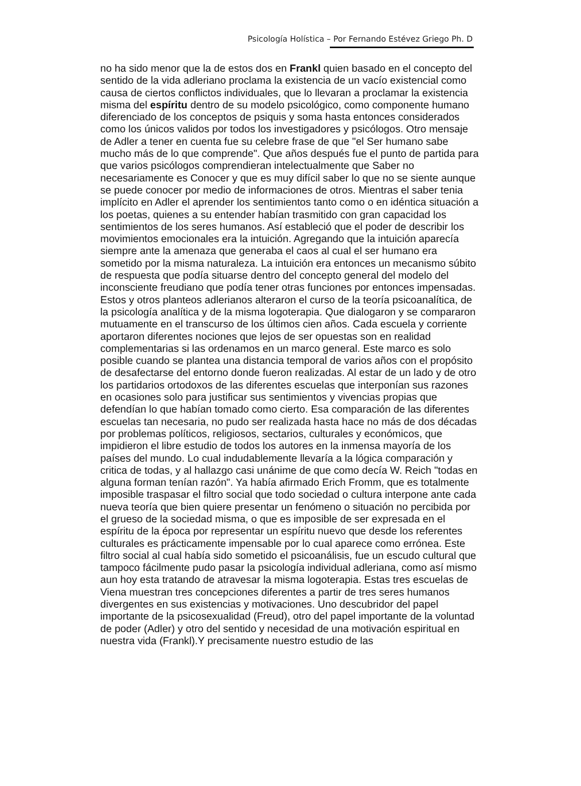Psicología Holística – Por Fernando Estévez Griego Ph. D
no ha sido menor que la de estos dos en Frankl quien basado en el concepto del sentido de la vida adleriano proclama la existencia de un vacío existencial como causa de ciertos conflictos individuales, que lo llevaran a proclamar la existencia misma del espíritu dentro de su modelo psicológico, como componente humano diferenciado de los conceptos de psiquis y soma hasta entonces considerados como los únicos validos por todos los investigadores y psicólogos. Otro mensaje de Adler a tener en cuenta fue su celebre frase de que "el Ser humano sabe mucho más de lo que comprende". Que años después fue el punto de partida para que varios psicólogos comprendieran intelectualmente que Saber no necesariamente es Conocer y que es muy difícil saber lo que no se siente aunque se puede conocer por medio de informaciones de otros. Mientras el saber tenia implícito en Adler el aprender los sentimientos tanto como o en idéntica situación a los poetas, quienes a su entender habían trasmitido con gran capacidad los sentimientos de los seres humanos. Así estableció que el poder de describir los movimientos emocionales era la intuición. Agregando que la intuición aparecía siempre ante la amenaza que generaba el caos al cual el ser humano era sometido por la misma naturaleza. La intuición era entonces un mecanismo súbito de respuesta que podía situarse dentro del concepto general del modelo del inconsciente freudiano que podía tener otras funciones por entonces impensadas. Estos y otros planteos adlerianos alteraron el curso de la teoría psicoanalítica, de la psicología analítica y de la misma logoterapia. Que dialogaron y se compararon mutuamente en el transcurso de los últimos cien años. Cada escuela y corriente aportaron diferentes nociones que lejos de ser opuestas son en realidad complementarias si las ordenamos en un marco general. Este marco es solo posible cuando se plantea una distancia temporal de varios años con el propósito de desafectarse del entorno donde fueron realizadas. Al estar de un lado y de otro los partidarios ortodoxos de las diferentes escuelas que interponían sus razones en ocasiones solo para justificar sus sentimientos y vivencias propias que defendían lo que habían tomado como cierto. Esa comparación de las diferentes escuelas tan necesaria, no pudo ser realizada hasta hace no más de dos décadas por problemas políticos, religiosos, sectarios, culturales y económicos, que impidieron el libre estudio de todos los autores en la inmensa mayoría de los países del mundo. Lo cual indudablemente llevaría a la lógica comparación y critica de todas, y al hallazgo casi unánime de que como decía W. Reich "todas en alguna forman tenían razón". Ya había afirmado Erich Fromm, que es totalmente imposible traspasar el filtro social que todo sociedad o cultura interpone ante cada nueva teoría que bien quiere presentar un fenómeno o situación no percibida por el grueso de la sociedad misma, o que es imposible de ser expresada en el espíritu de la época por representar un espíritu nuevo que desde los referentes culturales es prácticamente impensable por lo cual aparece como errónea. Este filtro social al cual había sido sometido el psicoanálisis, fue un escudo cultural que tampoco fácilmente pudo pasar la psicología individual adleriana, como así mismo aun hoy esta tratando de atravesar la misma logoterapia. Estas tres escuelas de Viena muestran tres concepciones diferentes a partir de tres seres humanos divergentes en sus existencias y motivaciones. Uno descubridor del papel importante de la psicosexualidad (Freud), otro del papel importante de la voluntad de poder (Adler) y otro del sentido y necesidad de una motivación espiritual en nuestra vida (Frankl).Y precisamente nuestro estudio de las